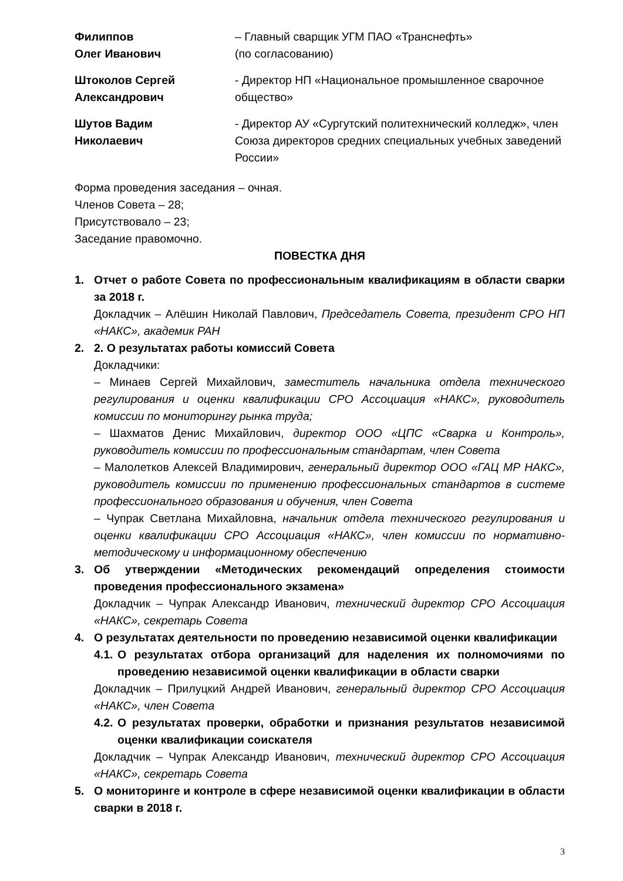Филиппов
Олег Иванович
– Главный сварщик УГМ ПАО «Транснефть»
(по согласованию)
Штоколов Сергей
Александрович
- Директор НП «Национальное промышленное сварочное общество»
Шутов Вадим
Николаевич
- Директор АУ «Сургутский политехнический колледж», член Союза директоров средних специальных учебных заведений России»
Форма проведения заседания – очная.
Членов Совета – 28;
Присутствовало – 23;
Заседание правомочно.
ПОВЕСТКА ДНЯ
1. Отчет о работе Совета по профессиональным квалификациям в области сварки за 2018 г.
Докладчик – Алёшин Николай Павлович, Председатель Совета, президент СРО НП «НАКС», академик РАН
2. 2. О результатах работы комиссий Совета
Докладчики:
– Минаев Сергей Михайлович, заместитель начальника отдела технического регулирования и оценки квалификации СРО Ассоциация «НАКС», руководитель комиссии по мониторингу рынка труда;
– Шахматов Денис Михайлович, директор ООО «ЦПС «Сварка и Контроль», руководитель комиссии по профессиональным стандартам, член Совета
– Малолетков Алексей Владимирович, генеральный директор ООО «ГАЦ МР НАКС», руководитель комиссии по применению профессиональных стандартов в системе профессионального образования и обучения, член Совета
– Чупрак Светлана Михайловна, начальник отдела технического регулирования и оценки квалификации СРО Ассоциация «НАКС», член комиссии по нормативно-методическому и информационному обеспечению
3. Об утверждении «Методических рекомендаций определения стоимости проведения профессионального экзамена»
Докладчик – Чупрак Александр Иванович, технический директор СРО Ассоциация «НАКС», секретарь Совета
4. О результатах деятельности по проведению независимой оценки квалификации
4.1.
О результатах отбора организаций для наделения их полномочиями по проведению независимой оценки квалификации в области сварки
Докладчик – Прилуцкий Андрей Иванович, генеральный директор СРО Ассоциация «НАКС», член Совета
4.2.
О результатах проверки, обработки и признания результатов независимой оценки квалификации соискателя
Докладчик – Чупрак Александр Иванович, технический директор СРО Ассоциация «НАКС», секретарь Совета
5. О мониторинге и контроле в сфере независимой оценки квалификации в области сварки в 2018 г.
3